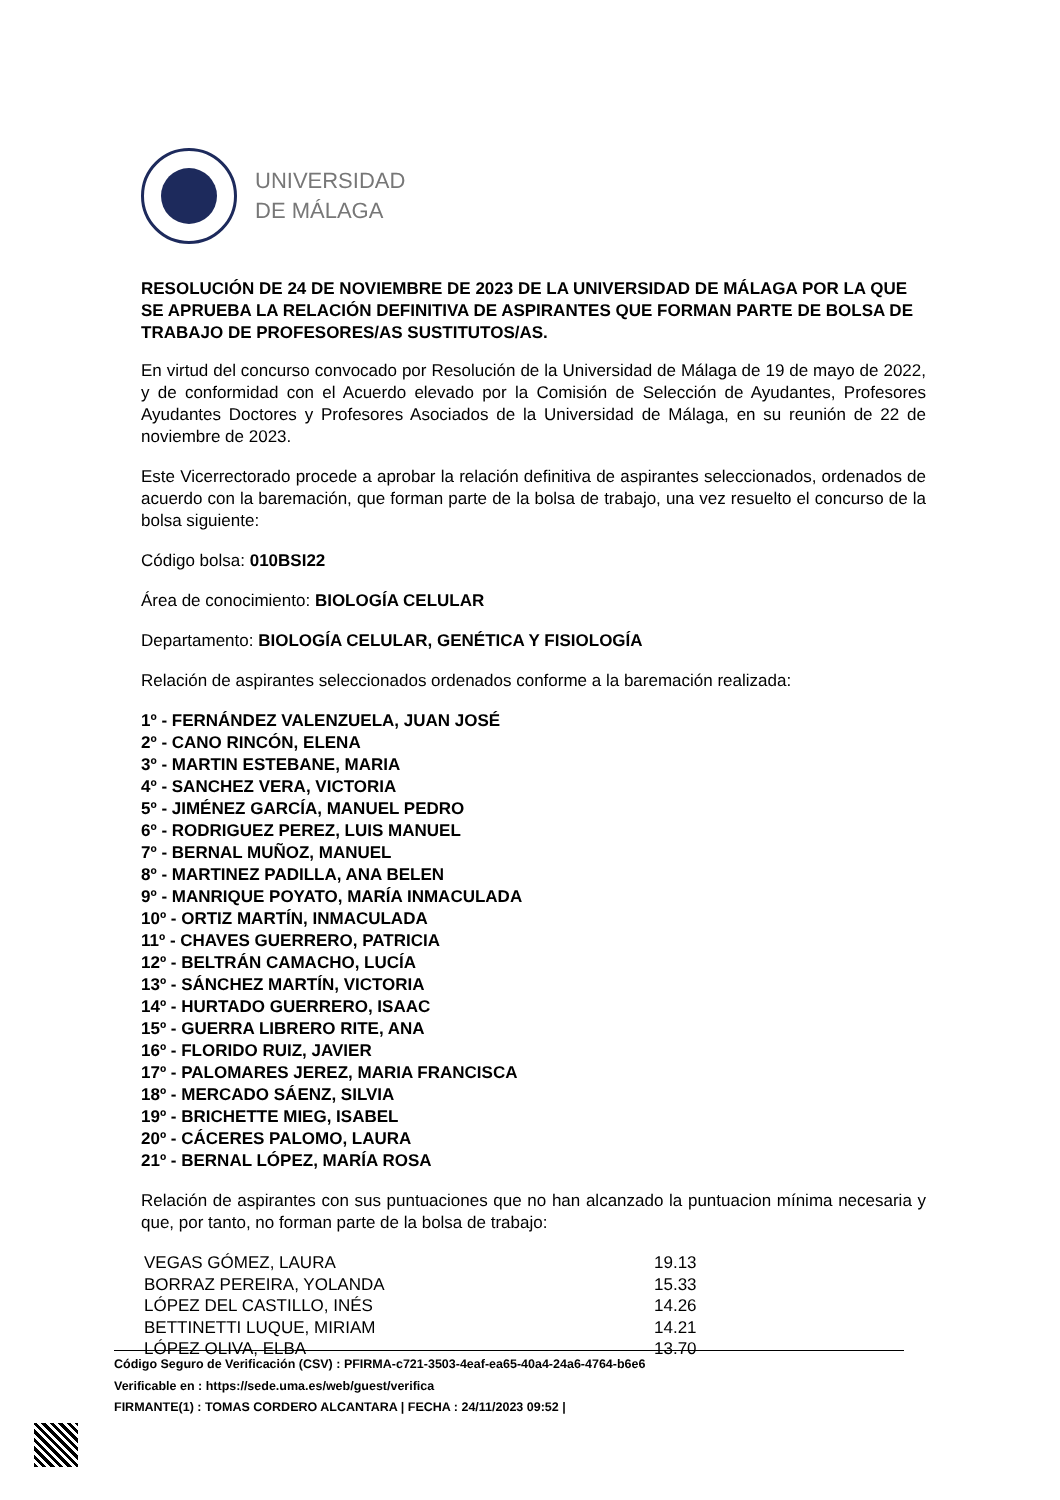UNIVERSIDAD
DE MÁLAGA
RESOLUCIÓN DE 24 DE NOVIEMBRE DE 2023 DE LA UNIVERSIDAD DE MÁLAGA POR LA QUE SE APRUEBA LA RELACIÓN DEFINITIVA DE ASPIRANTES QUE FORMAN PARTE DE BOLSA DE TRABAJO DE PROFESORES/AS SUSTITUTOS/AS.
En virtud del concurso convocado por Resolución de la Universidad de Málaga de 19 de mayo de 2022, y de conformidad con el Acuerdo elevado por la Comisión de Selección de Ayudantes, Profesores Ayudantes Doctores y Profesores Asociados de la Universidad de Málaga, en su reunión de 22 de noviembre de 2023.
Este Vicerrectorado procede a aprobar la relación definitiva de aspirantes seleccionados, ordenados de acuerdo con la baremación, que forman parte de la bolsa de trabajo, una vez resuelto el concurso de la bolsa siguiente:
Código bolsa: 010BSI22
Área de conocimiento: BIOLOGÍA CELULAR
Departamento: BIOLOGÍA CELULAR, GENÉTICA Y FISIOLOGÍA
Relación de aspirantes seleccionados ordenados conforme a la baremación realizada:
1º - FERNÁNDEZ VALENZUELA, JUAN JOSÉ
2º - CANO RINCÓN, ELENA
3º - MARTIN ESTEBANE, MARIA
4º - SANCHEZ VERA, VICTORIA
5º - JIMÉNEZ GARCÍA, MANUEL PEDRO
6º - RODRIGUEZ PEREZ, LUIS MANUEL
7º - BERNAL MUÑOZ, MANUEL
8º - MARTINEZ PADILLA, ANA BELEN
9º - MANRIQUE POYATO, MARÍA INMACULADA
10º - ORTIZ MARTÍN, INMACULADA
11º - CHAVES GUERRERO, PATRICIA
12º - BELTRÁN CAMACHO, LUCÍA
13º - SÁNCHEZ MARTÍN, VICTORIA
14º - HURTADO GUERRERO, ISAAC
15º - GUERRA LIBRERO RITE, ANA
16º - FLORIDO RUIZ, JAVIER
17º - PALOMARES JEREZ, MARIA FRANCISCA
18º - MERCADO SÁENZ, SILVIA
19º - BRICHETTE MIEG, ISABEL
20º - CÁCERES PALOMO, LAURA
21º - BERNAL LÓPEZ, MARÍA ROSA
Relación de aspirantes con sus puntuaciones que no han alcanzado la puntuacion mínima necesaria y que, por tanto, no forman parte de la bolsa de trabajo:
| VEGAS GÓMEZ, LAURA | 19.13 |
| BORRAZ PEREIRA, YOLANDA | 15.33 |
| LÓPEZ DEL CASTILLO, INÉS | 14.26 |
| BETTINETTI LUQUE, MIRIAM | 14.21 |
| LÓPEZ OLIVA, ELBA | 13.70 |
Código Seguro de Verificación (CSV) : PFIRMA-c721-3503-4eaf-ea65-40a4-24a6-4764-b6e6
Verificable en : https://sede.uma.es/web/guest/verifica
FIRMANTE(1) : TOMAS CORDERO ALCANTARA | FECHA : 24/11/2023 09:52 |